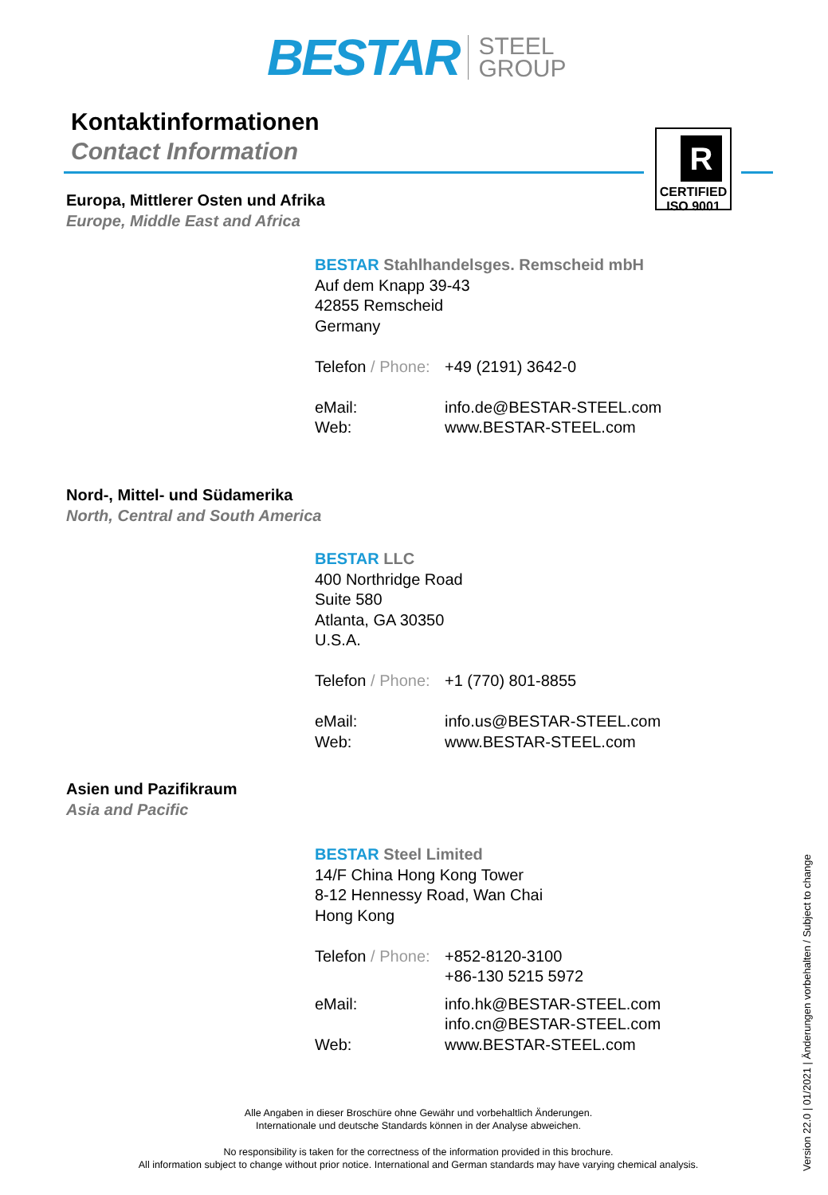BESTAR STEEL
GROUP
Kontaktinformationen
Contact Information
R
CERTIFIED ISO 9001
Europa, Mittlerer Osten und Afrika
Europe, Middle East and Africa
BESTAR Stahlhandelsges. Remscheid mbH
Auf dem Knapp 39-43
42855 Remscheid
Germany
Telefon / Phone: +49 (2191) 3642-0
eMail: info.de@BESTAR-STEEL.com
Web: www.BESTAR-STEEL.com
Nord-, Mittel- und Südamerika
North, Central and South America
BESTAR LLC
400 Northridge Road
Suite 580
Atlanta, GA 30350
U.S.A.
Telefon / Phone: +1 (770) 801-8855
eMail: info.us@BESTAR-STEEL.com
Web: www.BESTAR-STEEL.com
Asien und Pazifikraum
Asia and Pacific
BESTAR Steel Limited
14/F China Hong Kong Tower
8-12 Hennessy Road, Wan Chai
Hong Kong
Telefon / Phone: +852-8120-3100
+86-130 5215 5972
eMail: info.hk@BESTAR-STEEL.com
info.cn@BESTAR-STEEL.com
Web: www.BESTAR-STEEL.com
Alle Angaben in dieser Broschüre ohne Gewähr und vorbehaltlich Änderungen.
Internationale und deutsche Standards können in der Analyse abweichen.
No responsibility is taken for the correctness of the information provided in this brochure.
All information subject to change without prior notice. International and German standards may have varying chemical analysis.
Version 22.0 | 01/2021 | Änderungen vorbehalten / Subject to change